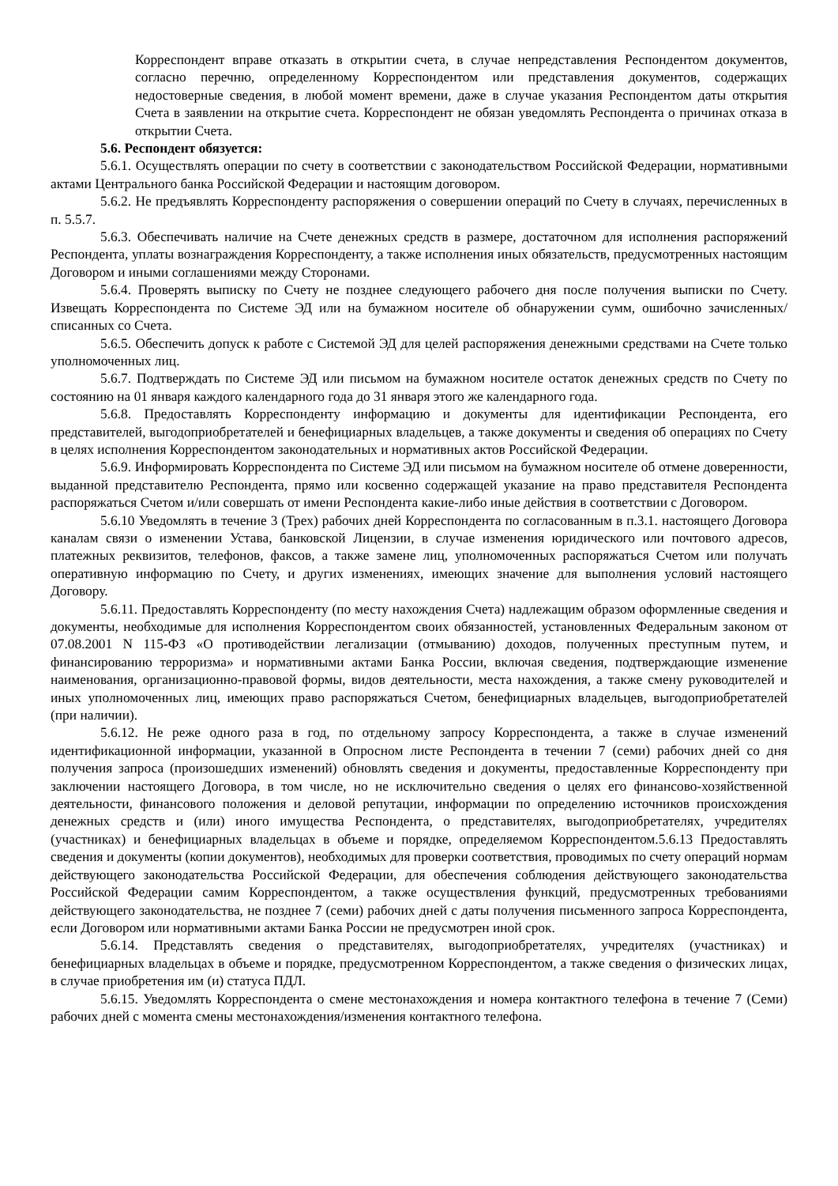Корреспондент вправе отказать в открытии счета, в случае непредставления Респондентом документов, согласно перечню, определенному Корреспондентом или представления документов, содержащих недостоверные сведения, в любой момент времени, даже в случае указания Респондентом даты открытия Счета в заявлении на открытие счета. Корреспондент не обязан уведомлять Респондента о причинах отказа в открытии Счета.
5.6. Респондент обязуется:
5.6.1. Осуществлять операции по счету в соответствии с законодательством Российской Федерации, нормативными актами Центрального банка Российской Федерации и настоящим договором.
5.6.2. Не предъявлять Корреспонденту распоряжения о совершении операций по Счету в случаях, перечисленных в п. 5.5.7.
5.6.3. Обеспечивать наличие на Счете денежных средств в размере, достаточном для исполнения распоряжений Респондента, уплаты вознаграждения Корреспонденту, а также исполнения иных обязательств, предусмотренных настоящим Договором и иными соглашениями между Сторонами.
5.6.4. Проверять выписку по Счету не позднее следующего рабочего дня после получения выписки по Счету. Извещать Корреспондента по Системе ЭД или на бумажном носителе об обнаружении сумм, ошибочно зачисленных/списанных со Счета.
5.6.5. Обеспечить допуск к работе с Системой ЭД для целей распоряжения денежными средствами на Счете только уполномоченных лиц.
5.6.7. Подтверждать по Системе ЭД или письмом на бумажном носителе остаток денежных средств по Счету по состоянию на 01 января каждого календарного года до 31 января этого же календарного года.
5.6.8. Предоставлять Корреспонденту информацию и документы для идентификации Респондента, его представителей, выгодоприобретателей и бенефициарных владельцев, а также документы и сведения об операциях по Счету в целях исполнения Корреспондентом законодательных и нормативных актов Российской Федерации.
5.6.9. Информировать Корреспондента по Системе ЭД или письмом на бумажном носителе об отмене доверенности, выданной представителю Респондента, прямо или косвенно содержащей указание на право представителя Респондента распоряжаться Счетом и/или совершать от имени Респондента какие-либо иные действия в соответствии с Договором.
5.6.10 Уведомлять в течение 3 (Трех) рабочих дней Корреспондента по согласованным в п.3.1. настоящего Договора каналам связи о изменении Устава, банковской Лицензии, в случае изменения юридического или почтового адресов, платежных реквизитов, телефонов, факсов, а также замене лиц, уполномоченных распоряжаться Счетом или получать оперативную информацию по Счету, и других изменениях, имеющих значение для выполнения условий настоящего Договору.
5.6.11. Предоставлять Корреспонденту (по месту нахождения Счета) надлежащим образом оформленные сведения и документы, необходимые для исполнения Корреспондентом своих обязанностей, установленных Федеральным законом от 07.08.2001 N 115-ФЗ «О противодействии легализации (отмыванию) доходов, полученных преступным путем, и финансированию терроризма» и нормативными актами Банка России, включая сведения, подтверждающие изменение наименования, организационно-правовой формы, видов деятельности, места нахождения, а также смену руководителей и иных уполномоченных лиц, имеющих право распоряжаться Счетом, бенефициарных владельцев, выгодоприобретателей (при наличии).
5.6.12. Не реже одного раза в год, по отдельному запросу Корреспондента, а также в случае изменений идентификационной информации, указанной в Опросном листе Респондента в течении 7 (семи) рабочих дней со дня получения запроса (произошедших изменений) обновлять сведения и документы, предоставленные Корреспонденту при заключении настоящего Договора, в том числе, но не исключительно сведения о целях его финансово-хозяйственной деятельности, финансового положения и деловой репутации, информации по определению источников происхождения денежных средств и (или) иного имущества Респондента, о представителях, выгодоприобретателях, учредителях (участниках) и бенефициарных владельцах в объеме и порядке, определяемом Корреспондентом.5.6.13 Предоставлять сведения и документы (копии документов), необходимых для проверки соответствия, проводимых по счету операций нормам действующего законодательства Российской Федерации, для обеспечения соблюдения действующего законодательства Российской Федерации самим Корреспондентом, а также осуществления функций, предусмотренных требованиями действующего законодательства, не позднее 7 (семи) рабочих дней с даты получения письменного запроса Корреспондента, если Договором или нормативными актами Банка России не предусмотрен иной срок.
5.6.14. Представлять сведения о представителях, выгодоприобретателях, учредителях (участниках) и бенефициарных владельцах в объеме и порядке, предусмотренном Корреспондентом, а также сведения о физических лицах, в случае приобретения им (и) статуса ПДЛ.
5.6.15. Уведомлять Корреспондента о смене местонахождения и номера контактного телефона в течение 7 (Семи) рабочих дней с момента смены местонахождения/изменения контактного телефона.